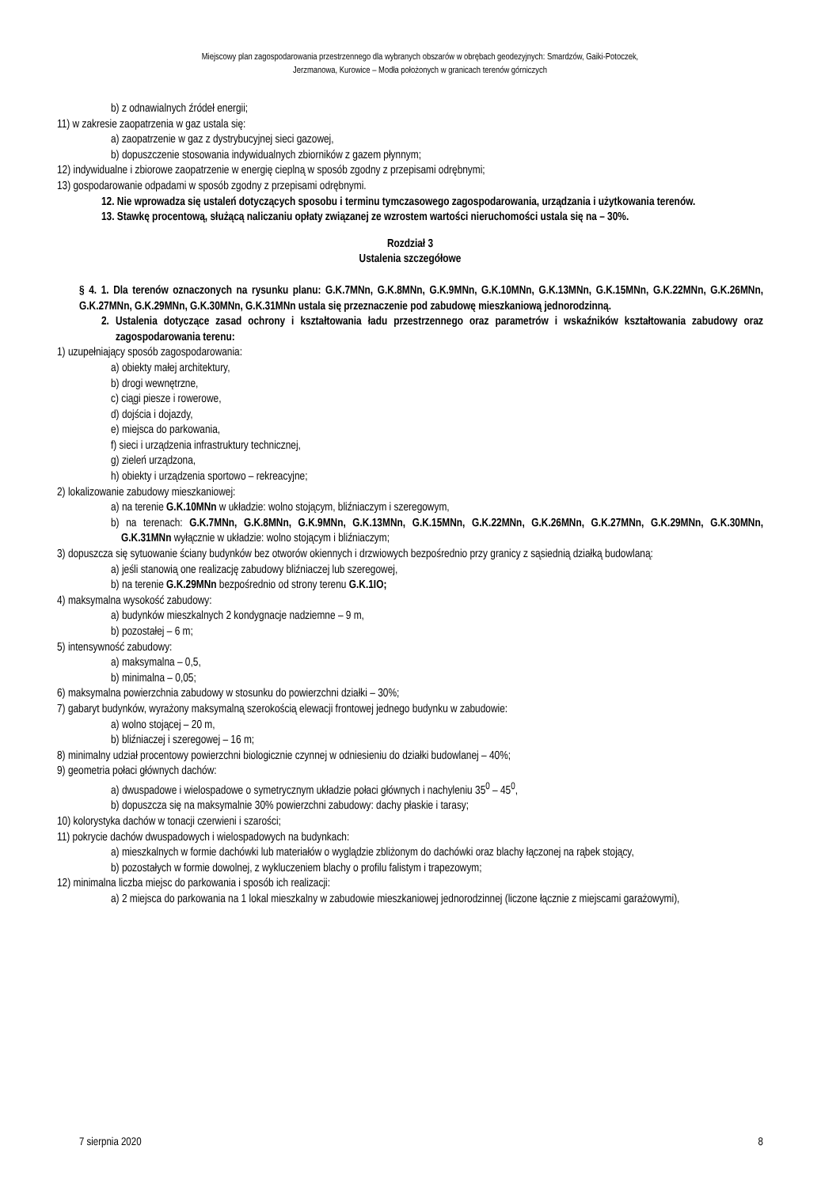Miejscowy plan zagospodarowania przestrzennego dla wybranych obszarów w obrębach geodezyjnych: Smardzów, Gaiki-Potoczek,
Jerzmanowa, Kurowice – Modła położonych w granicach terenów górniczych
b) z odnawialnych źródeł energii;
11) w zakresie zaopatrzenia w gaz ustala się:
a) zaopatrzenie w gaz z dystrybucyjnej sieci gazowej,
b) dopuszczenie stosowania indywidualnych zbiorników z gazem płynnym;
12) indywidualne i zbiorowe zaopatrzenie w energię cieplną w sposób zgodny z przepisami odrębnymi;
13) gospodarowanie odpadami w sposób zgodny z przepisami odrębnymi.
12. Nie wprowadza się ustaleń dotyczących sposobu i terminu tymczasowego zagospodarowania, urządzania i użytkowania terenów.
13. Stawkę procentową, służącą naliczaniu opłaty związanej ze wzrostem wartości nieruchomości ustala się na – 30%.
Rozdział 3
Ustalenia szczegółowe
§ 4. 1. Dla terenów oznaczonych na rysunku planu: G.K.7MNn, G.K.8MNn, G.K.9MNn, G.K.10MNn, G.K.13MNn, G.K.15MNn, G.K.22MNn, G.K.26MNn, G.K.27MNn, G.K.29MNn, G.K.30MNn, G.K.31MNn ustala się przeznaczenie pod zabudowę mieszkaniową jednorodzinną.
2. Ustalenia dotyczące zasad ochrony i kształtowania ładu przestrzennego oraz parametrów i wskaźników kształtowania zabudowy oraz zagospodarowania terenu:
1) uzupełniający sposób zagospodarowania:
a) obiekty małej architektury,
b) drogi wewnętrzne,
c) ciągi piesze i rowerowe,
d) dojścia i dojazdy,
e) miejsca do parkowania,
f) sieci i urządzenia infrastruktury technicznej,
g) zieleń urządzona,
h) obiekty i urządzenia sportowo – rekreacyjne;
2) lokalizowanie zabudowy mieszkaniowej:
a) na terenie G.K.10MNn w układzie: wolno stojącym, bliźniaczym i szeregowym,
b) na terenach: G.K.7MNn, G.K.8MNn, G.K.9MNn, G.K.13MNn, G.K.15MNn, G.K.22MNn, G.K.26MNn, G.K.27MNn, G.K.29MNn, G.K.30MNn, G.K.31MNn wyłącznie w układzie: wolno stojącym i bliźniaczym;
3) dopuszcza się sytuowanie ściany budynków bez otworów okiennych i drzwiowych bezpośrednio przy granicy z sąsiednią działką budowlaną:
a) jeśli stanowią one realizację zabudowy bliźniaczej lub szeregowej,
b) na terenie G.K.29MNn bezpośrednio od strony terenu G.K.1IO;
4) maksymalna wysokość zabudowy:
a) budynków mieszkalnych 2 kondygnacje nadziemne – 9 m,
b) pozostałej – 6 m;
5) intensywność zabudowy:
a) maksymalna – 0,5,
b) minimalna – 0,05;
6) maksymalna powierzchnia zabudowy w stosunku do powierzchni działki – 30%;
7) gabaryt budynków, wyrażony maksymalną szerokością elewacji frontowej jednego budynku w zabudowie:
a) wolno stojącej – 20 m,
b) bliźniaczej i szeregowej – 16 m;
8) minimalny udział procentowy powierzchni biologicznie czynnej w odniesieniu do działki budowlanej – 40%;
9) geometria połaci głównych dachów:
a) dwuspadowe i wielospadowe o symetrycznym układzie połaci głównych i nachyleniu 35<sup>0</sup> – 45<sup>0</sup>,
b) dopuszcza się na maksymalnie 30% powierzchni zabudowy: dachy płaskie i tarasy;
10) kolorystyka dachów w tonacji czerwieni i szarości;
11) pokrycie dachów dwuspadowych i wielospadowych na budynkach:
a) mieszkalnych w formie dachówki lub materiałów o wyglądzie zbliżonym do dachówki oraz blachy łączonej na rąbek stojący,
b) pozostałych w formie dowolnej, z wykluczeniem blachy o profilu falistym i trapezowym;
12) minimalna liczba miejsc do parkowania i sposób ich realizacji:
a) 2 miejsca do parkowania na 1 lokal mieszkalny w zabudowie mieszkaniowej jednorodzinnej (liczone łącznie z miejscami garażowymi),
7 sierpnia 2020 8